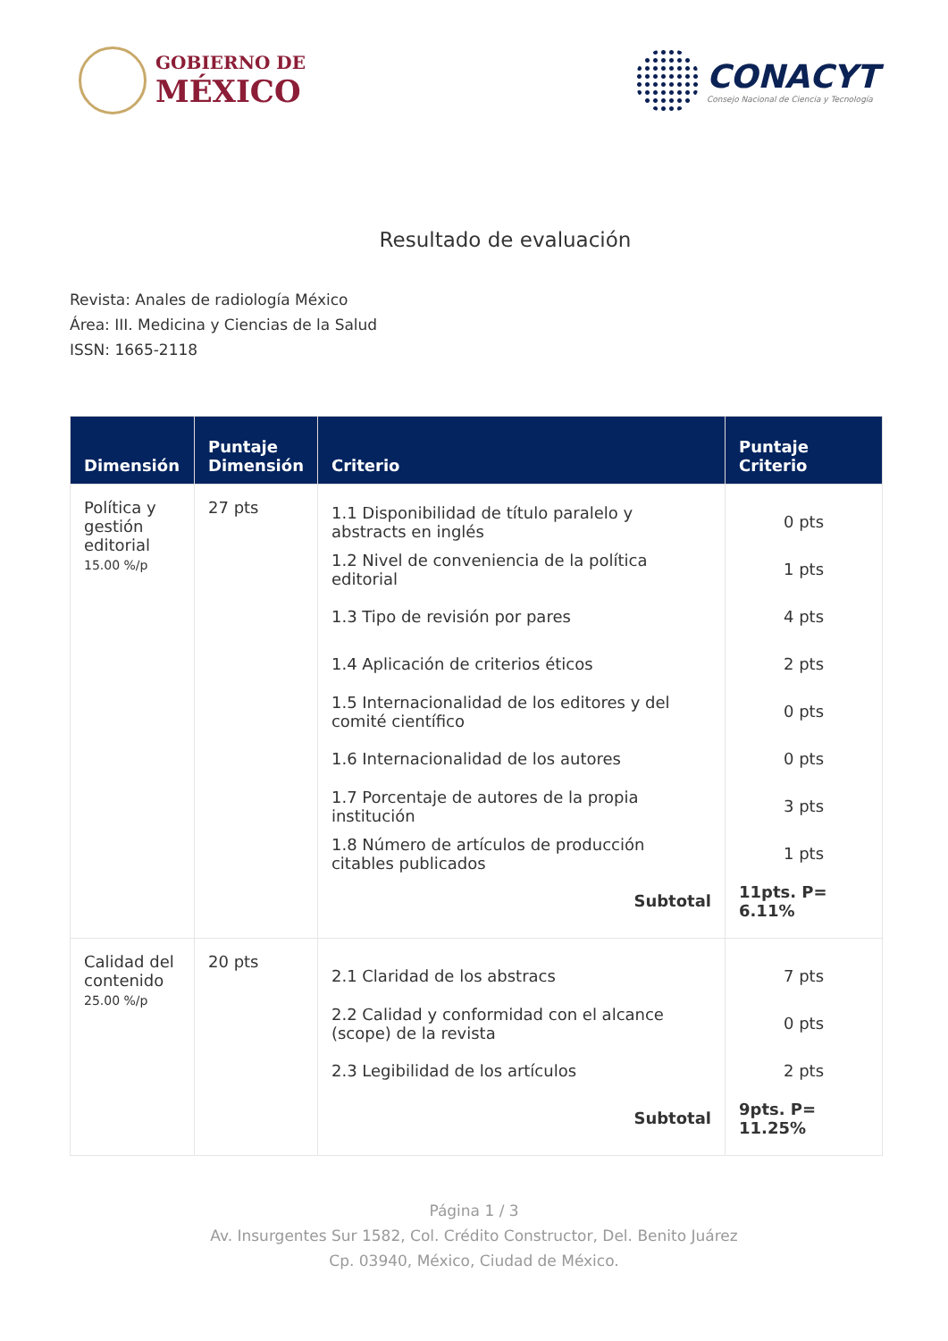GOBIERNO DE
MÉXICO
CONACYT
Consejo Nacional de Ciencia y Tecnología
Resultado de evaluación
Revista: Anales de radiología México
Área: III. Medicina y Ciencias de la Salud
ISSN: 1665-2118
| Dimensión | Puntaje Dimensión | Criterio | Puntaje Criterio |
| --- | --- | --- | --- |
| Política y gestión editorial 15.00 %/p | 27 pts | 1.1 Disponibilidad de título paralelo y abstracts en inglés 1.2 Nivel de conveniencia de la política editorial 1.3 Tipo de revisión por pares 1.4 Aplicación de criterios éticos 1.5 Internacionalidad de los editores y del comité científico 1.6 Internacionalidad de los autores 1.7 Porcentaje de autores de la propia institución 1.8 Número de artículos de producción citables publicados Subtotal | 0 pts 1 pts 4 pts 2 pts 0 pts 0 pts 3 pts 1 pts 11pts. P= 6.11% |
| Calidad del contenido 25.00 %/p | 20 pts | 2.1 Claridad de los abstracs 2.2 Calidad y conformidad con el alcance (scope) de la revista 2.3 Legibilidad de los artículos Subtotal | 7 pts 0 pts 2 pts 9pts. P= 11.25% |
Página 1 / 3
Av. Insurgentes Sur 1582, Col. Crédito Constructor, Del. Benito Juárez
Cp. 03940, México, Ciudad de México.